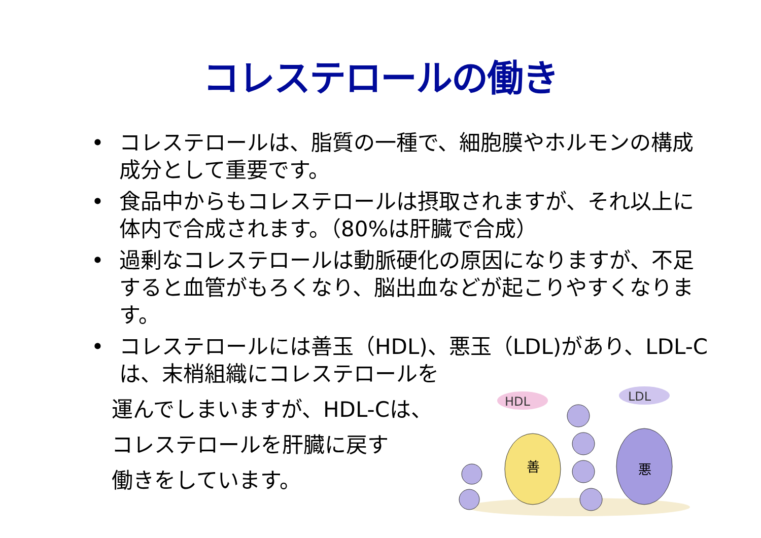コレステロールの働き
• コレステロールは、脂質の一種で、細胞膜やホルモンの構成成分として重要です。
• 食品中からもコレステロールは摂取されますが、それ以上に体内で合成されます。（80%は肝臓で合成）
• 過剰なコレステロールは動脈硬化の原因になりますが、不足すると血管がもろくなり、脳出血などが起こりやすくなります。
• コレステロールには善玉（HDL)、悪玉（LDL)があり、LDL-Cは、末梢組織にコレステロールを
運んでしまいますが、HDL-Cは、
コレステロールを肝臓に戻す
働きをしています。
HDL
LDL
善
悪